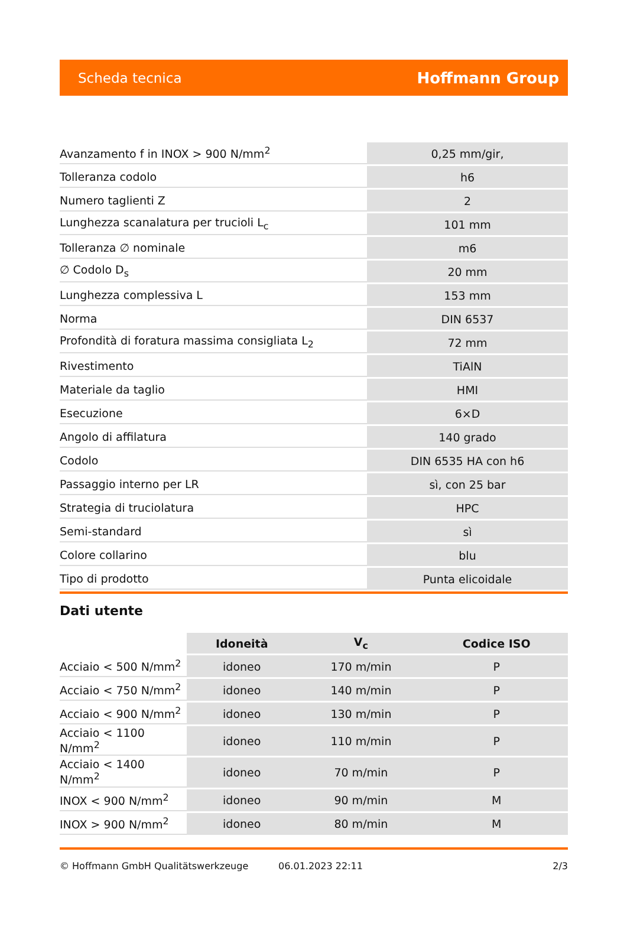Scheda tecnica Hoffmann Group
| Avanzamento f in INOX > 900 N/mm<sup>2</sup> | 0,25 mm/gir, |
| Tolleranza codolo | h6 |
| Numero taglienti Z | 2 |
| Lunghezza scanalatura per trucioli L<sub>c</sub> | 101 mm |
| Tolleranza ∅ nominale | m6 |
| ∅ Codolo D<sub>s</sub> | 20 mm |
| Lunghezza complessiva L | 153 mm |
| Norma | DIN 6537 |
| Profondità di foratura massima consigliata L<sub>2</sub> | 72 mm |
| Rivestimento | TiAlN |
| Materiale da taglio | HMI |
| Esecuzione | 6×D |
| Angolo di affilatura | 140 grado |
| Codolo | DIN 6535 HA con h6 |
| Passaggio interno per LR | sì, con 25 bar |
| Strategia di truciolatura | HPC |
| Semi-standard | sì |
| Colore collarino | blu |
| Tipo di prodotto | Punta elicoidale |
Dati utente
| | Idoneità | V<sub>c</sub> | Codice ISO |
| --- | --- | --- | --- |
| Acciaio < 500 N/mm<sup>2</sup> | idoneo | 170 m/min | P |
| Acciaio < 750 N/mm<sup>2</sup> | idoneo | 140 m/min | P |
| Acciaio < 900 N/mm<sup>2</sup> | idoneo | 130 m/min | P |
| Acciaio < 1100 N/mm<sup>2</sup> | idoneo | 110 m/min | P |
| Acciaio < 1400 N/mm<sup>2</sup> | idoneo | 70 m/min | P |
| INOX < 900 N/mm<sup>2</sup> | idoneo | 90 m/min | M |
| INOX > 900 N/mm<sup>2</sup> | idoneo | 80 m/min | M |
© Hoffmann GmbH Qualitätswerkzeuge 06.01.2023 22:11 2/3